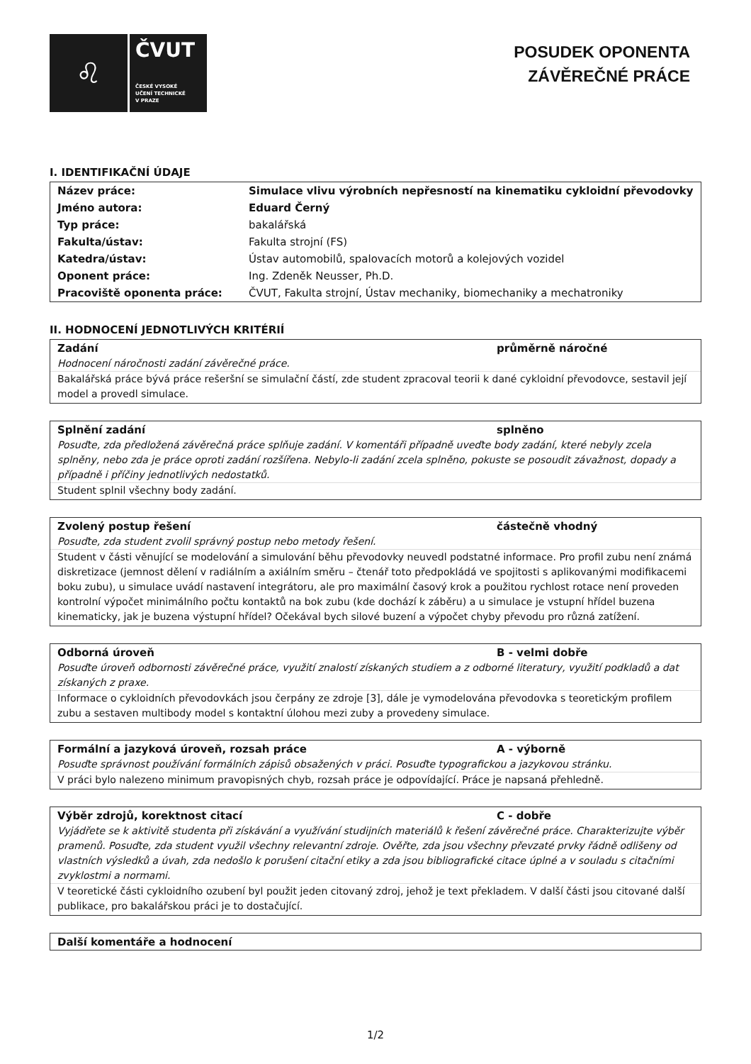♌
ČVUT
ČESKÉ VYSOKÉ
UČENÍ TECHNICKÉ
V PRAZE
POSUDEK OPONENTA
ZÁVĚREČNÉ PRÁCE
I. IDENTIFIKAČNÍ ÚDAJE
| Název práce: | Simulace vlivu výrobních nepřesností na kinematiku cykloidní převodovky |
| Jméno autora: | Eduard Černý |
| Typ práce: | bakalářská |
| Fakulta/ústav: | Fakulta strojní (FS) |
| Katedra/ústav: | Ústav automobilů, spalovacích motorů a kolejových vozidel |
| Oponent práce: | Ing. Zdeněk Neusser, Ph.D. |
| Pracoviště oponenta práce: | ČVUT, Fakulta strojní, Ústav mechaniky, biomechaniky a mechatroniky |
II. HODNOCENÍ JEDNOTLIVÝCH KRITÉRIÍ
Zadání průměrně náročné
Hodnocení náročnosti zadání závěrečné práce.
Bakalářská práce bývá práce rešeršní se simulační částí, zde student zpracoval teorii k dané cykloidní převodovce, sestavil její model a provedl simulace.
Splnění zadání splněno
Posuďte, zda předložená závěrečná práce splňuje zadání. V komentáři případně uveďte body zadání, které nebyly zcela splněny, nebo zda je práce oproti zadání rozšířena. Nebylo-li zadání zcela splněno, pokuste se posoudit závažnost, dopady a případně i příčiny jednotlivých nedostatků.
Student splnil všechny body zadání.
Zvolený postup řešení částečně vhodný
Posuďte, zda student zvolil správný postup nebo metody řešení.
Student v části věnující se modelování a simulování běhu převodovky neuvedl podstatné informace. Pro profil zubu není známá diskretizace (jemnost dělení v radiálním a axiálním směru – čtenář toto předpokládá ve spojitosti s aplikovanými modifikacemi boku zubu), u simulace uvádí nastavení integrátoru, ale pro maximální časový krok a použitou rychlost rotace není proveden kontrolní výpočet minimálního počtu kontaktů na bok zubu (kde dochází k záběru) a u simulace je vstupní hřídel buzena kinematicky, jak je buzena výstupní hřídel? Očekával bych silové buzení a výpočet chyby převodu pro různá zatížení.
Odborná úroveň B - velmi dobře
Posuďte úroveň odbornosti závěrečné práce, využití znalostí získaných studiem a z odborné literatury, využití podkladů a dat získaných z praxe.
Informace o cykloidních převodovkách jsou čerpány ze zdroje [3], dále je vymodelována převodovka s teoretickým profilem zubu a sestaven multibody model s kontaktní úlohou mezi zuby a provedeny simulace.
Formální a jazyková úroveň, rozsah práce A - výborně
Posuďte správnost používání formálních zápisů obsažených v práci. Posuďte typografickou a jazykovou stránku.
V práci bylo nalezeno minimum pravopisných chyb, rozsah práce je odpovídající. Práce je napsaná přehledně.
Výběr zdrojů, korektnost citací C - dobře
Vyjádřete se k aktivitě studenta při získávání a využívání studijních materiálů k řešení závěrečné práce. Charakterizujte výběr pramenů. Posuďte, zda student využil všechny relevantní zdroje. Ověřte, zda jsou všechny převzaté prvky řádně odlišeny od vlastních výsledků a úvah, zda nedošlo k porušení citační etiky a zda jsou bibliografické citace úplné a v souladu s citačními zvyklostmi a normami.
V teoretické části cykloidního ozubení byl použit jeden citovaný zdroj, jehož je text překladem. V další části jsou citované další publikace, pro bakalářskou práci je to dostačující.
Další komentáře a hodnocení
1/2